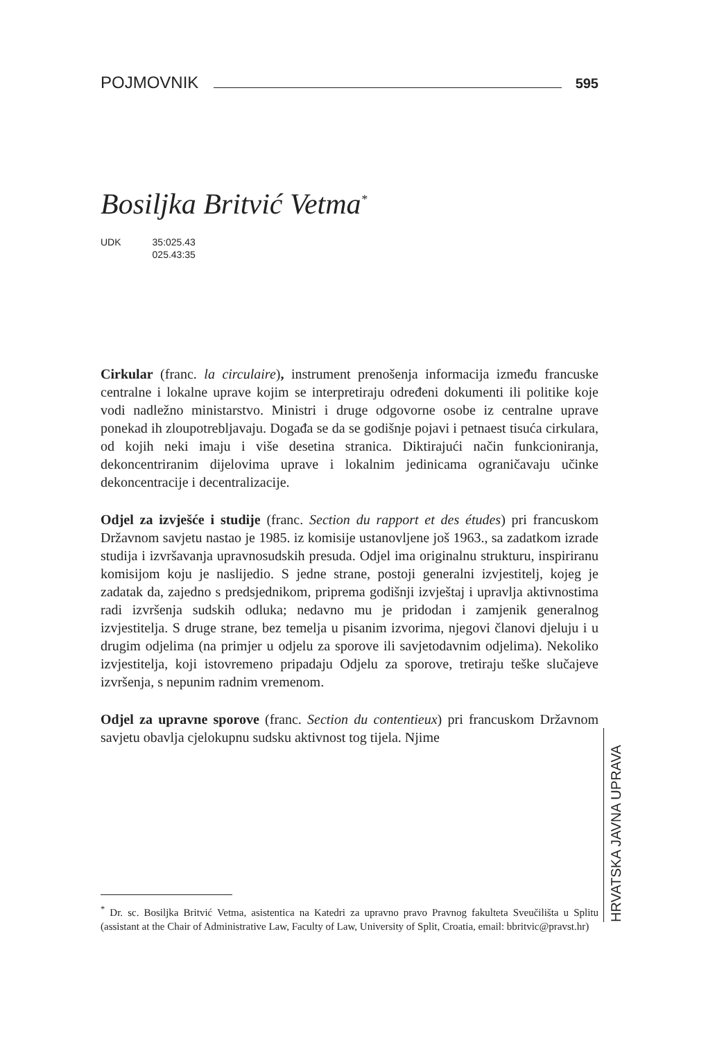POJMOVNIK 595
Bosiljka Britvić Vetma<sup>*</sup>
UDK 35:025.43
025.43:35
Cirkular (franc. la circulaire), instrument prenošenja informacija između francuske centralne i lokalne uprave kojim se interpretiraju određeni dokumenti ili politike koje vodi nadležno ministarstvo. Ministri i druge odgovorne osobe iz centralne uprave ponekad ih zloupotrebljavaju. Događa se da se godišnje pojavi i petnaest tisuća cirkulara, od kojih neki imaju i više desetina stranica. Diktirajući način funkcioniranja, dekoncentriranim dijelovima uprave i lokalnim jedinicama ograničavaju učinke dekoncentracije i decentralizacije.
Odjel za izvješće i studije (franc. Section du rapport et des études) pri francuskom Državnom savjetu nastao je 1985. iz komisije ustanovljene još 1963., sa zadatkom izrade studija i izvršavanja upravnosudskih presuda. Odjel ima originalnu strukturu, inspiriranu komisijom koju je naslijedio. S jedne strane, postoji generalni izvjestitelj, kojeg je zadatak da, zajedno s predsjednikom, priprema godišnji izvještaj i upravlja aktivnostima radi izvršenja sudskih odluka; nedavno mu je pridodan i zamjenik generalnog izvjestitelja. S druge strane, bez temelja u pisanim izvorima, njegovi članovi djeluju i u drugim odjelima (na primjer u odjelu za sporove ili savjetodavnim odjelima). Nekoliko izvjestitelja, koji istovremeno pripadaju Odjelu za sporove, tretiraju teške slučajeve izvršenja, s nepunim radnim vremenom.
Odjel za upravne sporove (franc. Section du contentieux) pri francuskom Državnom savjetu obavlja cjelokupnu sudsku aktivnost tog tijela. Njime
<sup>*</sup> Dr. sc. Bosiljka Britvić Vetma, asistentica na Katedri za upravno pravo Pravnog fakulteta Sveučilišta u Splitu (assistant at the Chair of Administrative Law, Faculty of Law, University of Split, Croatia, email: bbritvic@pravst.hr)
HRVATSKA JAVNA UPRAVA